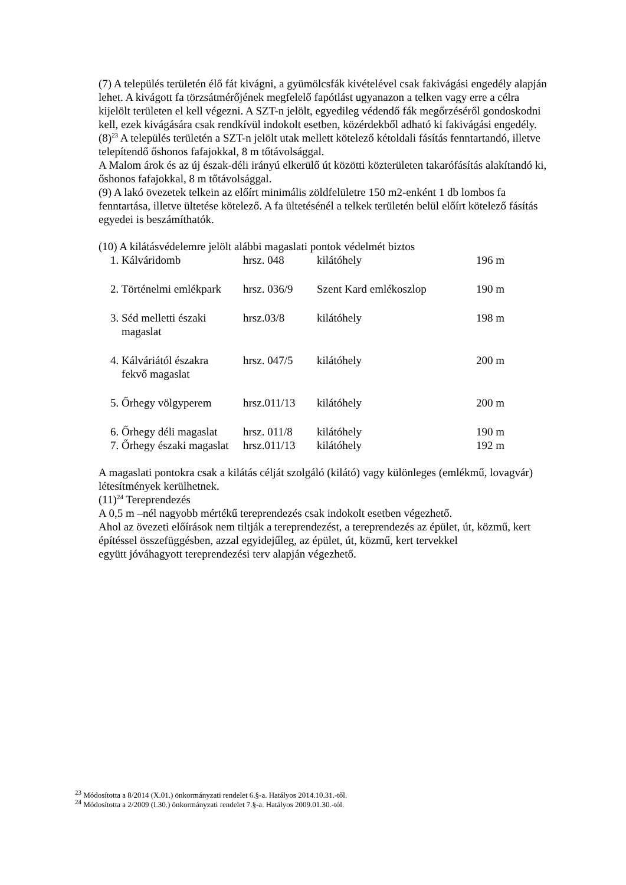(7) A település területén élő fát kivágni, a gyümölcsfák kivételével csak fakivágási engedély alapján lehet. A kivágott fa törzsátmérőjének megfelelő fapótlást ugyanazon a telken vagy erre a célra kijelölt területen el kell végezni. A SZT-n jelölt, egyedileg védendő fák megőrzéséről gondoskodni kell, ezek kivágására csak rendkívül indokolt esetben, közérdekből adható ki fakivágási engedély.
(8)<sup>23</sup> A település területén a SZT-n jelölt utak mellett kötelező kétoldali fásítás fenntartandó, illetve telepítendő őshonos fafajokkal, 8 m tőtávolsággal.
A Malom árok és az új észak-déli irányú elkerülő út közötti közterületen takarófásítás alakítandó ki, őshonos fafajokkal, 8 m tőtávolsággal.
(9) A lakó övezetek telkein az előírt minimális zöldfelületre 150 m2-enként 1 db lombos fa fenntartása, illetve ültetése kötelező. A fa ültetésénél a telkek területén belül előírt kötelező fásítás egyedei is beszámíthatók.
(10) A kilátásvédelemre jelölt alábbi magaslati pontok védelmét biztos
| 1. Kálváridomb | hrsz. 048 | kilátóhely | 196 m |
| 2. Történelmi emlékpark | hrsz. 036/9 | Szent Kard emlékoszlop | 190 m |
| 3. Séd melletti északi magaslat | hrsz.03/8 | kilátóhely | 198 m |
| 4. Kálváriától északra fekvő magaslat | hrsz. 047/5 | kilátóhely | 200 m |
| 5. Őrhegy völgyperem | hrsz.011/13 | kilátóhely | 200 m |
| 6. Őrhegy déli magaslat | hrsz. 011/8 | kilátóhely | 190 m |
| 7. Őrhegy északi magaslat | hrsz.011/13 | kilátóhely | 192 m |
A magaslati pontokra csak a kilátás célját szolgáló (kilátó) vagy különleges (emlékmű, lovagvár) létesítmények kerülhetnek.
(11)<sup>24</sup> Tereprendezés
A 0,5 m –nél nagyobb mértékű tereprendezés csak indokolt esetben végezhető.
Ahol az övezeti előírások nem tiltják a tereprendezést, a tereprendezés az épület, út, közmű, kert építéssel összefüggésben, azzal egyidejűleg, az épület, út, közmű, kert tervekkel
együtt jóváhagyott tereprendezési terv alapján végezhető.
<sup>23</sup> Módosította a 8/2014 (X.01.) önkormányzati rendelet 6.§-a. Hatályos 2014.10.31.-től.
<sup>24</sup> Módosította a 2/2009 (I.30.) önkormányzati rendelet 7.§-a. Hatályos 2009.01.30.-tól.